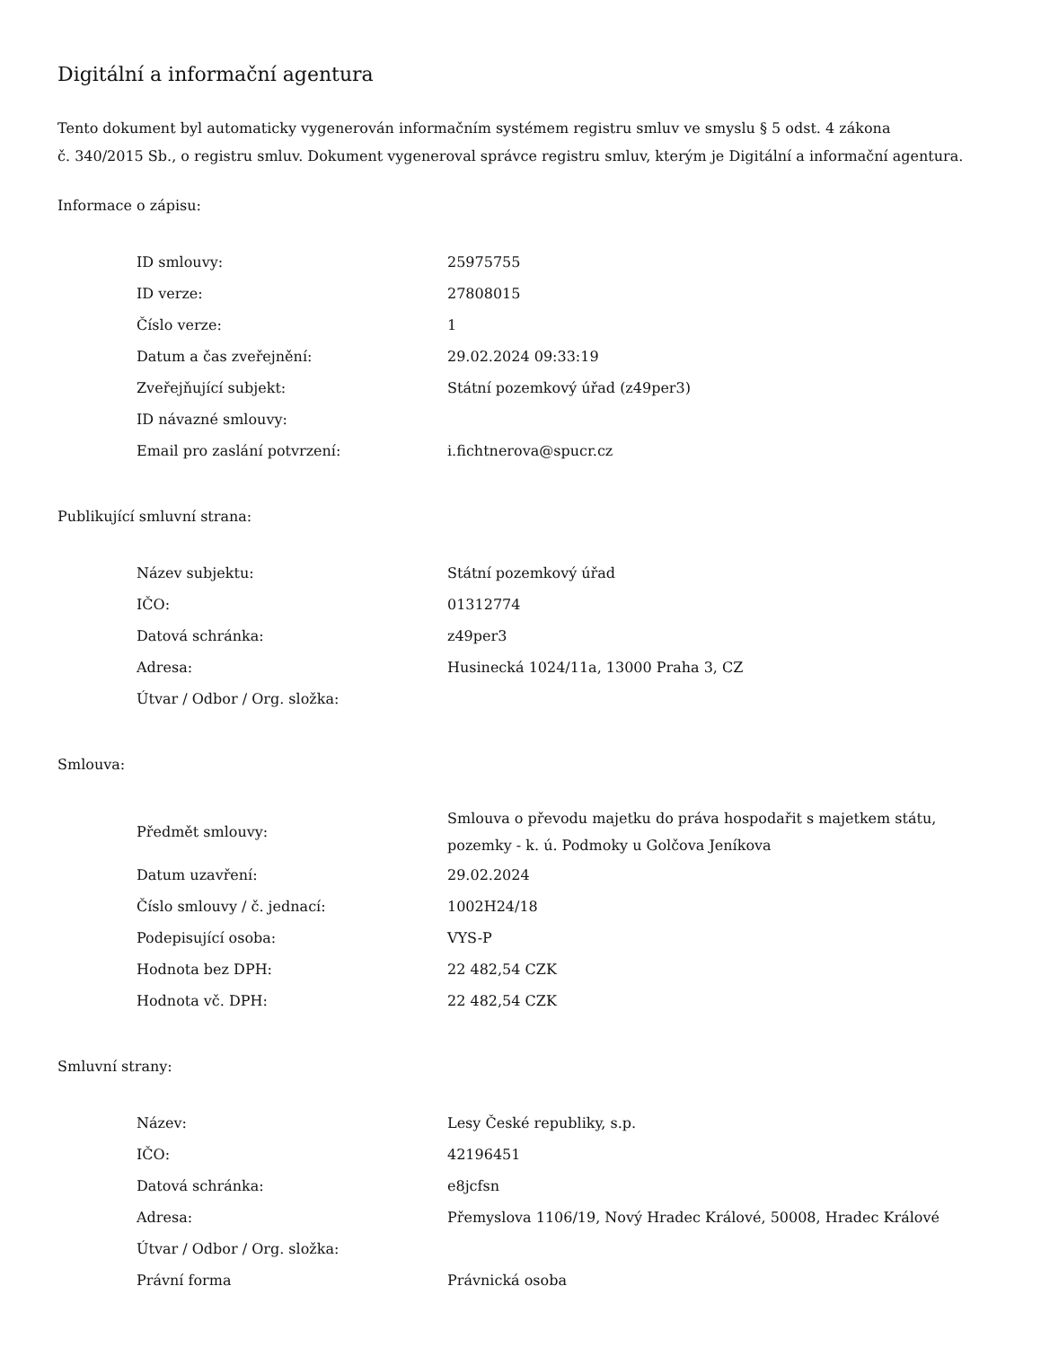Digitální a informační agentura
Tento dokument byl automaticky vygenerován informačním systémem registru smluv ve smyslu § 5 odst. 4 zákona
č. 340/2015 Sb., o registru smluv. Dokument vygeneroval správce registru smluv, kterým je Digitální a informační agentura.
Informace o zápisu:
| ID smlouvy: | 25975755 |
| ID verze: | 27808015 |
| Číslo verze: | 1 |
| Datum a čas zveřejnění: | 29.02.2024 09:33:19 |
| Zveřejňující subjekt: | Státní pozemkový úřad (z49per3) |
| ID návazné smlouvy: | |
| Email pro zaslání potvrzení: | i.fichtnerova@spucr.cz |
Publikující smluvní strana:
| Název subjektu: | Státní pozemkový úřad |
| IČO: | 01312774 |
| Datová schránka: | z49per3 |
| Adresa: | Husinecká 1024/11a, 13000 Praha 3, CZ |
| Útvar / Odbor / Org. složka: | |
Smlouva:
| Předmět smlouvy: | Smlouva o převodu majetku do práva hospodařit s majetkem státu, pozemky - k. ú. Podmoky u Golčova Jeníkova |
| Datum uzavření: | 29.02.2024 |
| Číslo smlouvy / č. jednací: | 1002H24/18 |
| Podepisující osoba: | VYS-P |
| Hodnota bez DPH: | 22 482,54 CZK |
| Hodnota vč. DPH: | 22 482,54 CZK |
Smluvní strany:
| Název: | Lesy České republiky, s.p. |
| IČO: | 42196451 |
| Datová schránka: | e8jcfsn |
| Adresa: | Přemyslova 1106/19, Nový Hradec Králové, 50008, Hradec Králové |
| Útvar / Odbor / Org. složka: | |
| Právní forma | Právnická osoba |